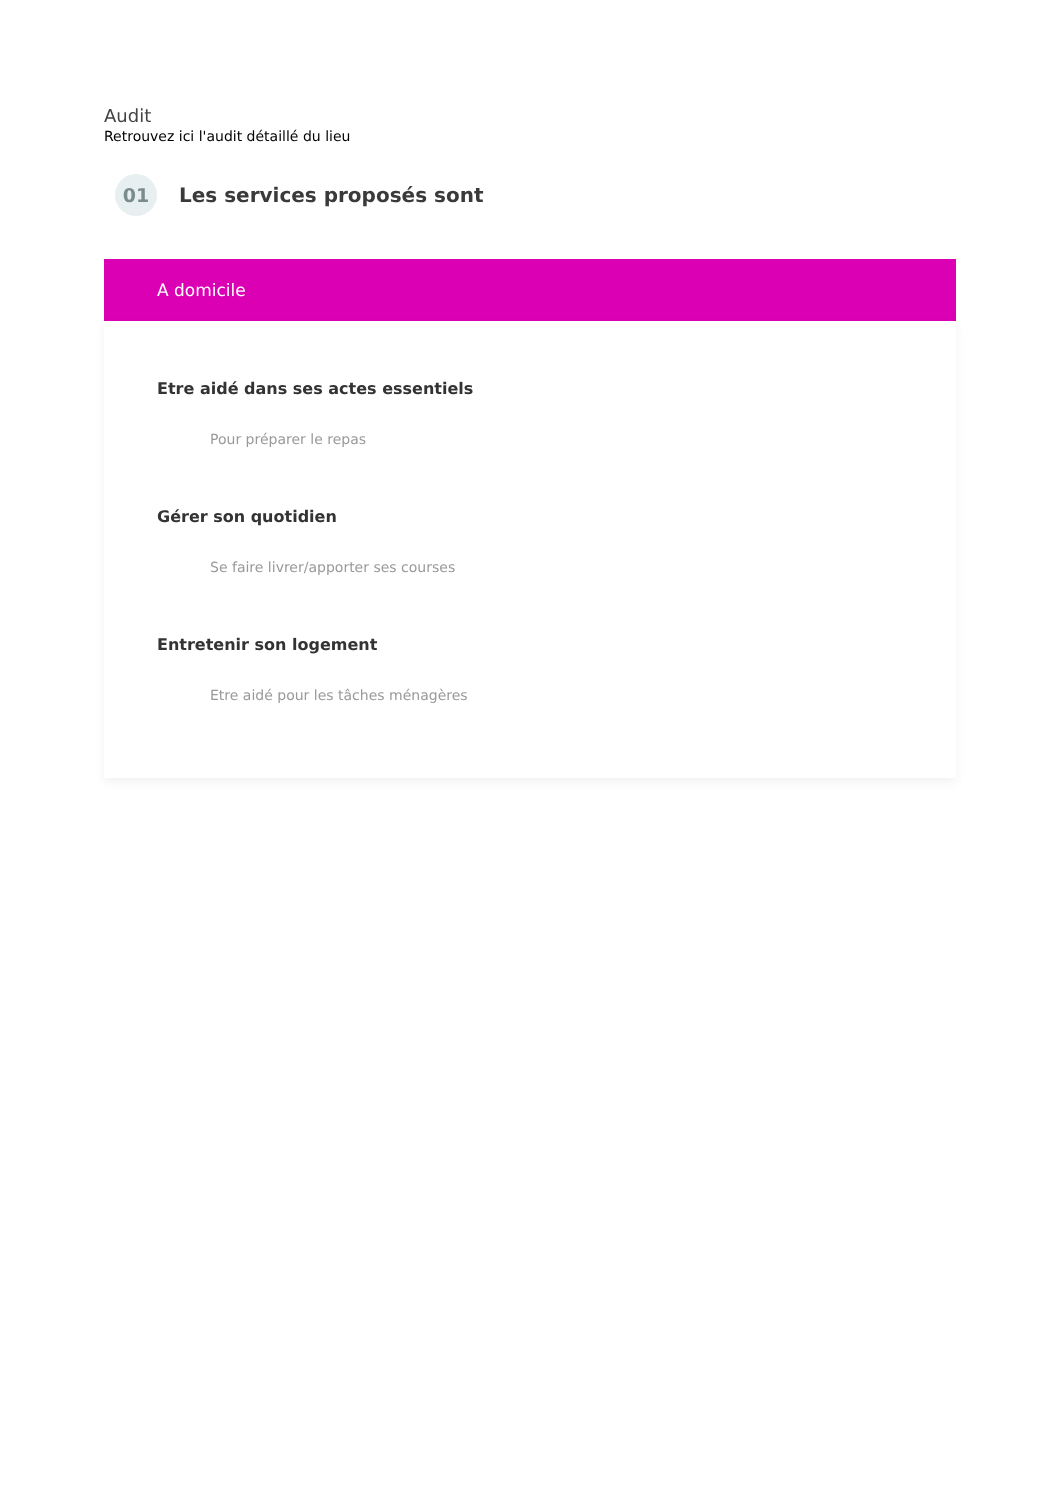Audit
Retrouvez ici l'audit détaillé du lieu
01
Les services proposés sont
A domicile
Etre aidé dans ses actes essentiels
Pour préparer le repas
Gérer son quotidien
Se faire livrer/apporter ses courses
Entretenir son logement
Etre aidé pour les tâches ménagères